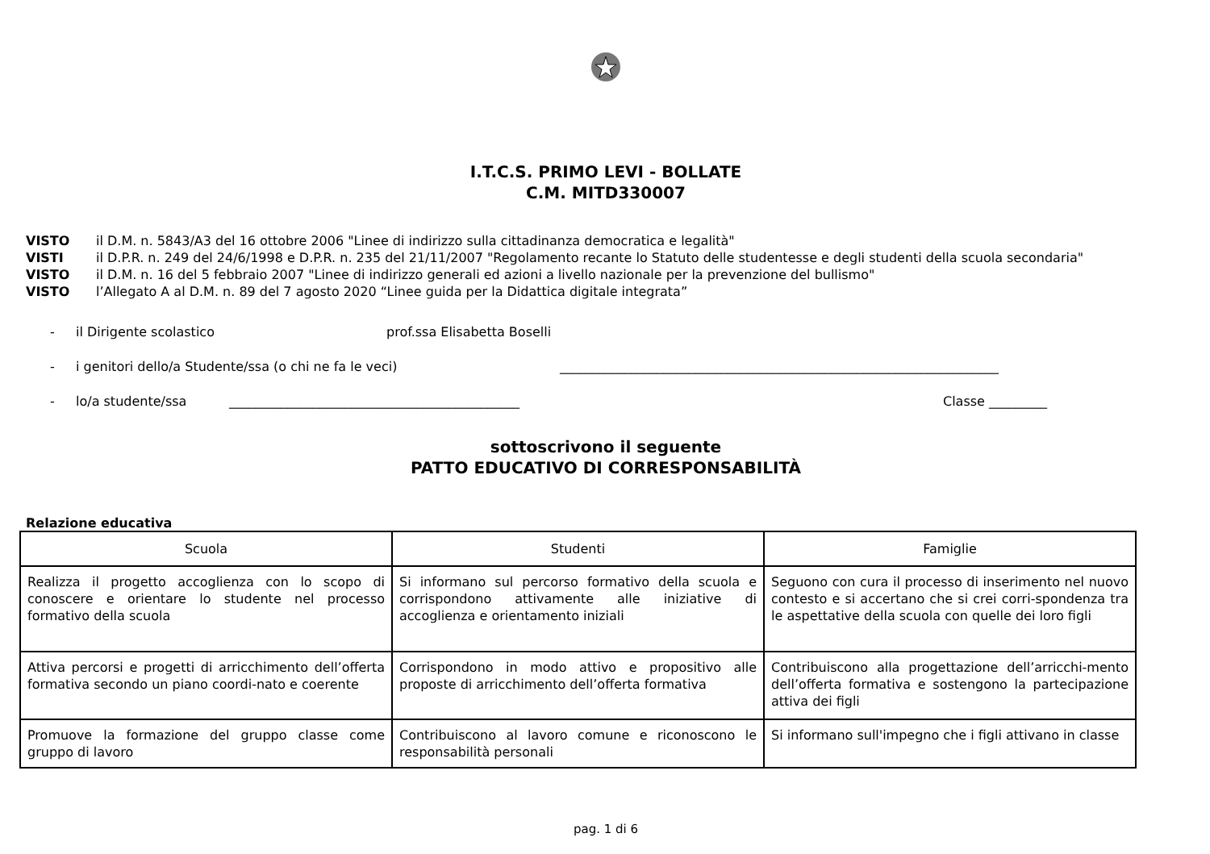I.T.C.S. PRIMO LEVI - BOLLATE
C.M. MITD330007
VISTO il D.M. n. 5843/A3 del 16 ottobre 2006 "Linee di indirizzo sulla cittadinanza democratica e legalità"
VISTI il D.P.R. n. 249 del 24/6/1998 e D.P.R. n. 235 del 21/11/2007 "Regolamento recante lo Statuto delle studentesse e degli studenti della scuola secondaria"
VISTO il D.M. n. 16 del 5 febbraio 2007 "Linee di indirizzo generali ed azioni a livello nazionale per la prevenzione del bullismo"
VISTO l’Allegato A al D.M. n. 89 del 7 agosto 2020 “Linee guida per la Didattica digitale integrata”
- il Dirigente scolastico prof.ssa Elisabetta Boselli
- i genitori dello/a Studente/ssa (o chi ne fa le veci) ____________________________________________________________________
- lo/a studente/ssa _____________________________________________ Classe _________
sottoscrivono il seguente
PATTO EDUCATIVO DI CORRESPONSABILITÀ
Relazione educativa
| Scuola | Studenti | Famiglie |
| --- | --- | --- |
| Realizza il progetto accoglienza con lo scopo di conoscere e orientare lo studente nel processo formativo della scuola | Si informano sul percorso formativo della scuola e corrispondono attivamente alle iniziative di accoglienza e orientamento iniziali | Seguono con cura il processo di inserimento nel nuovo contesto e si accertano che si crei corri-spondenza tra le aspettative della scuola con quelle dei loro figli |
| Attiva percorsi e progetti di arricchimento dell’offerta formativa secondo un piano coordi-nato e coerente | Corrispondono in modo attivo e propositivo alle proposte di arricchimento dell’offerta formativa | Contribuiscono alla progettazione dell’arricchi-mento dell’offerta formativa e sostengono la partecipazione attiva dei figli |
| Promuove la formazione del gruppo classe come gruppo di lavoro | Contribuiscono al lavoro comune e riconoscono le responsabilità personali | Si informano sull'impegno che i figli attivano in classe |
pag. 1 di 6